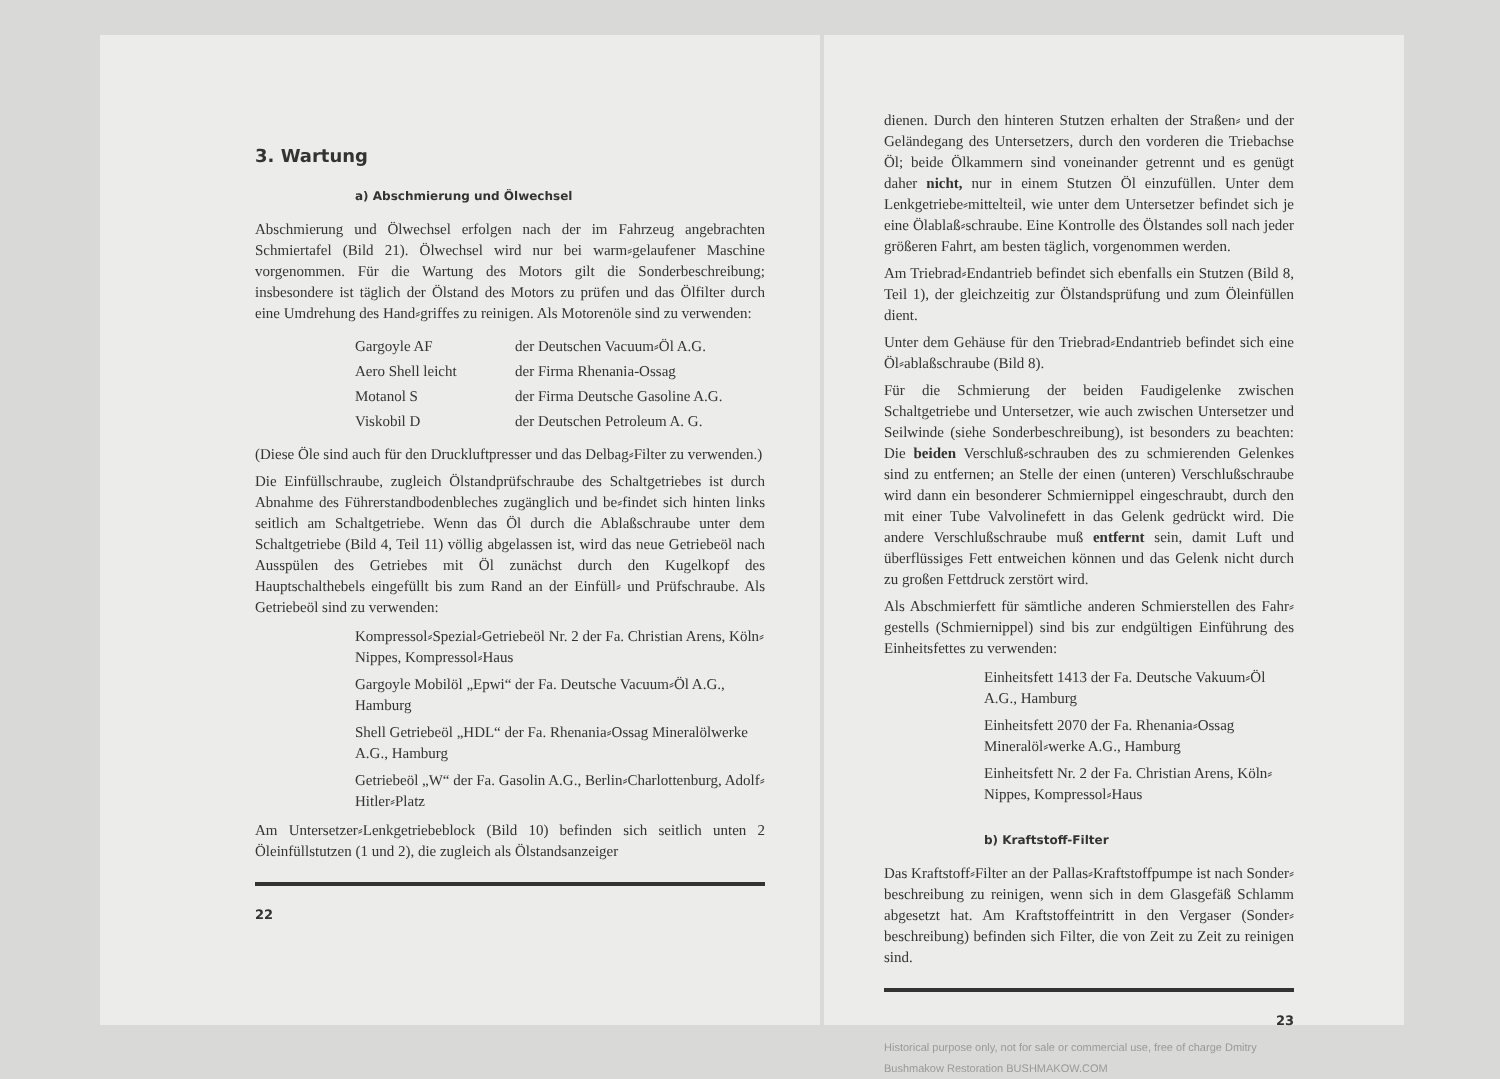3. Wartung
a) Abschmierung und Ölwechsel
Abschmierung und Ölwechsel erfolgen nach der im Fahrzeug angebrachten Schmiertafel (Bild 21). Ölwechsel wird nur bei warm⸗gelaufener Maschine vorgenommen. Für die Wartung des Motors gilt die Sonderbeschreibung; insbesondere ist täglich der Ölstand des Motors zu prüfen und das Ölfilter durch eine Umdrehung des Hand⸗griffes zu reinigen. Als Motorenöle sind zu verwenden:
Gargoyle AF
der Deutschen Vacuum⸗Öl A.G.
Aero Shell leicht
der Firma Rhenania-Ossag
Motanol S
der Firma Deutsche Gasoline A.G.
Viskobil D
der Deutschen Petroleum A. G.
(Diese Öle sind auch für den Druckluftpresser und das Delbag⸗Filter zu verwenden.)
Die Einfüllschraube, zugleich Ölstandprüfschraube des Schaltgetriebes ist durch Abnahme des Führerstandbodenbleches zugänglich und be⸗findet sich hinten links seitlich am Schaltgetriebe. Wenn das Öl durch die Ablaßschraube unter dem Schaltgetriebe (Bild 4, Teil 11) völlig abgelassen ist, wird das neue Getriebeöl nach Ausspülen des Getriebes mit Öl zunächst durch den Kugelkopf des Hauptschalthebels eingefüllt bis zum Rand an der Einfüll⸗ und Prüfschraube. Als Getriebeöl sind zu verwenden:
Kompressol⸗Spezial⸗Getriebeöl Nr. 2 der Fa. Christian Arens, Köln⸗Nippes, Kompressol⸗Haus
Gargoyle Mobilöl „Epwi“ der Fa. Deutsche Vacuum⸗Öl A.G., Hamburg
Shell Getriebeöl „HDL“ der Fa. Rhenania⸗Ossag Mineralölwerke A.G., Hamburg
Getriebeöl „W“ der Fa. Gasolin A.G., Berlin⸗Charlottenburg, Adolf⸗Hitler⸗Platz
Am Untersetzer⸗Lenkgetriebeblock (Bild 10) befinden sich seitlich unten 2 Öleinfüllstutzen (1 und 2), die zugleich als Ölstandsanzeiger
22
dienen. Durch den hinteren Stutzen erhalten der Straßen⸗ und der Geländegang des Untersetzers, durch den vorderen die Triebachse Öl; beide Ölkammern sind voneinander getrennt und es genügt daher nicht, nur in einem Stutzen Öl einzufüllen. Unter dem Lenkgetriebe⸗mittelteil, wie unter dem Untersetzer befindet sich je eine Ölablaß⸗schraube. Eine Kontrolle des Ölstandes soll nach jeder größeren Fahrt, am besten täglich, vorgenommen werden.
Am Triebrad⸗Endantrieb befindet sich ebenfalls ein Stutzen (Bild 8, Teil 1), der gleichzeitig zur Ölstandsprüfung und zum Öleinfüllen dient.
Unter dem Gehäuse für den Triebrad⸗Endantrieb befindet sich eine Öl⸗ablaßschraube (Bild 8).
Für die Schmierung der beiden Faudigelenke zwischen Schaltgetriebe und Untersetzer, wie auch zwischen Untersetzer und Seilwinde (siehe Sonderbeschreibung), ist besonders zu beachten: Die beiden Verschluß⸗schrauben des zu schmierenden Gelenkes sind zu entfernen; an Stelle der einen (unteren) Verschlußschraube wird dann ein besonderer Schmiernippel eingeschraubt, durch den mit einer Tube Valvolinefett in das Gelenk gedrückt wird. Die andere Verschlußschraube muß entfernt sein, damit Luft und überflüssiges Fett entweichen können und das Gelenk nicht durch zu großen Fettdruck zerstört wird.
Als Abschmierfett für sämtliche anderen Schmierstellen des Fahr⸗gestells (Schmiernippel) sind bis zur endgültigen Einführung des Einheitsfettes zu verwenden:
Einheitsfett 1413 der Fa. Deutsche Vakuum⸗Öl A.G., Hamburg
Einheitsfett 2070 der Fa. Rhenania⸗Ossag Mineralöl⸗werke A.G., Hamburg
Einheitsfett Nr. 2 der Fa. Christian Arens, Köln⸗Nippes, Kompressol⸗Haus
b) Kraftstoff-Filter
Das Kraftstoff⸗Filter an der Pallas⸗Kraftstoffpumpe ist nach Sonder⸗beschreibung zu reinigen, wenn sich in dem Glasgefäß Schlamm abgesetzt hat. Am Kraftstoffeintritt in den Vergaser (Sonder⸗beschreibung) befinden sich Filter, die von Zeit zu Zeit zu reinigen sind.
23
Historical purpose only, not for sale or commercial use, free of charge Dmitry Bushmakow Restoration BUSHMAKOW.COM